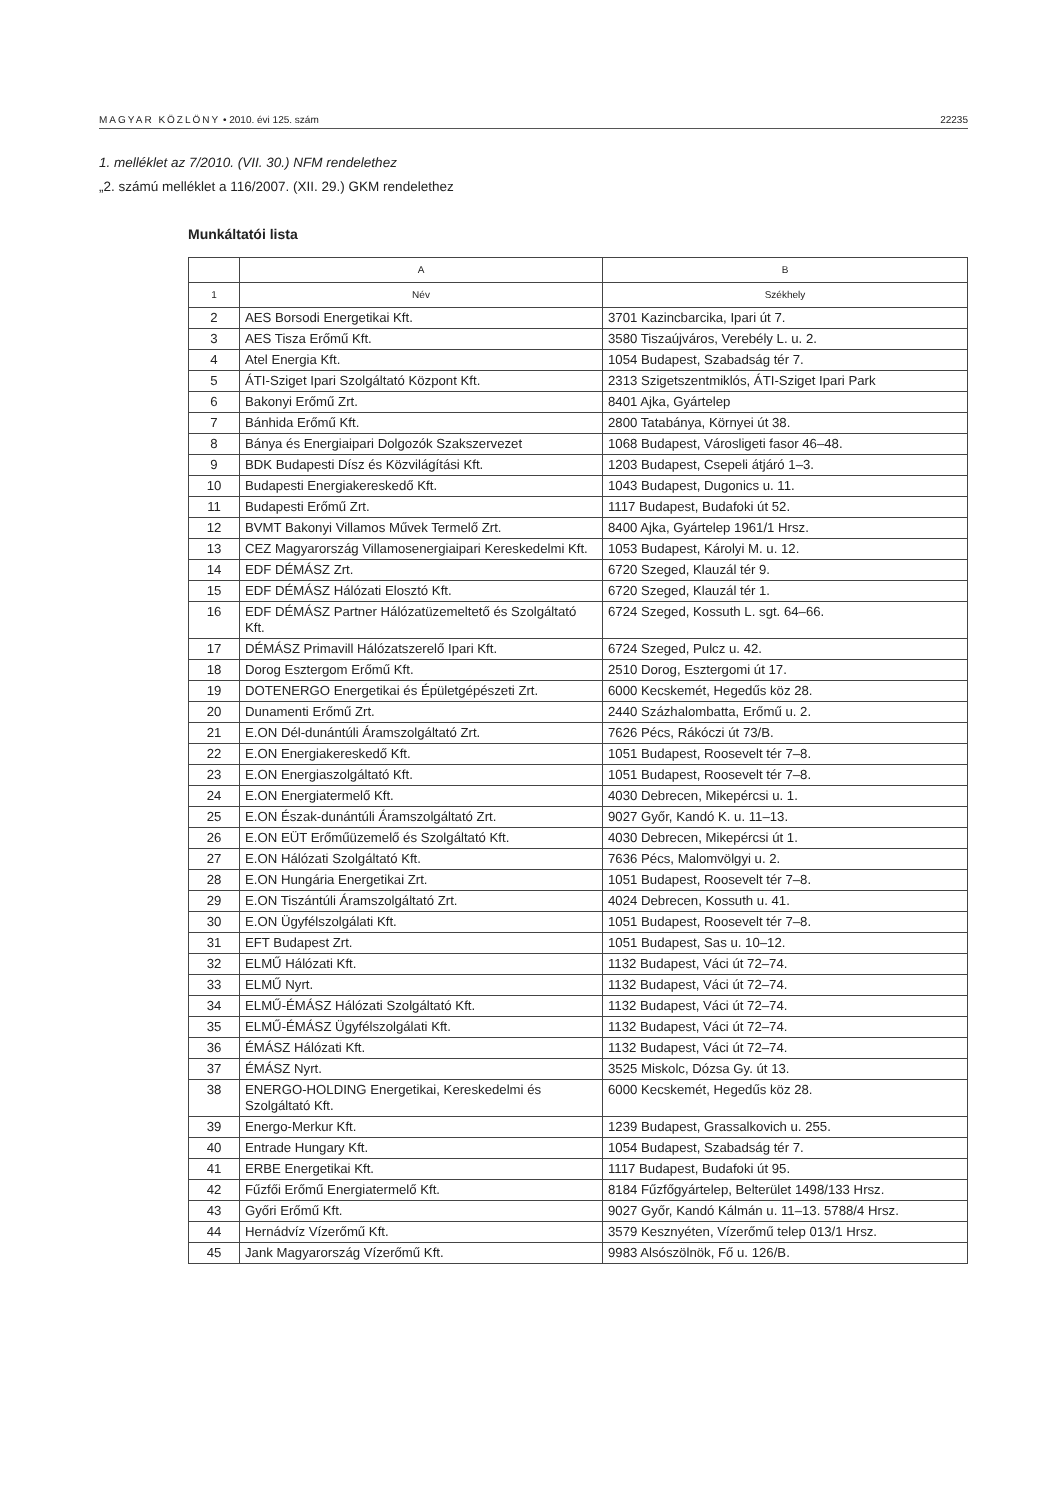MAGYAR KÖZLÖNY • 2010. évi 125. szám 22235
1. melléklet az 7/2010. (VII. 30.) NFM rendelethez
„2. számú melléklet a 116/2007. (XII. 29.) GKM rendelethez
Munkáltatói lista
| | A | B |
| --- | --- | --- |
| 1 | Név | Székhely |
| 2 | AES Borsodi Energetikai Kft. | 3701 Kazincbarcika, Ipari út 7. |
| 3 | AES Tisza Erőmű Kft. | 3580 Tiszaújváros, Verebély L. u. 2. |
| 4 | Atel Energia Kft. | 1054 Budapest, Szabadság tér 7. |
| 5 | ÁTI-Sziget Ipari Szolgáltató Központ Kft. | 2313 Szigetszentmiklós, ÁTI-Sziget Ipari Park |
| 6 | Bakonyi Erőmű Zrt. | 8401 Ajka, Gyártelep |
| 7 | Bánhida Erőmű Kft. | 2800 Tatabánya, Környei út 38. |
| 8 | Bánya és Energiaipari Dolgozók Szakszervezet | 1068 Budapest, Városligeti fasor 46–48. |
| 9 | BDK Budapesti Dísz és Közvilágítási Kft. | 1203 Budapest, Csepeli átjáró 1–3. |
| 10 | Budapesti Energiakereskedő Kft. | 1043 Budapest, Dugonics u. 11. |
| 11 | Budapesti Erőmű Zrt. | 1117 Budapest, Budafoki út 52. |
| 12 | BVMT Bakonyi Villamos Művek Termelő Zrt. | 8400 Ajka, Gyártelep 1961/1 Hrsz. |
| 13 | CEZ Magyarország Villamosenergiaipari Kereskedelmi Kft. | 1053 Budapest, Károlyi M. u. 12. |
| 14 | EDF DÉMÁSZ Zrt. | 6720 Szeged, Klauzál tér 9. |
| 15 | EDF DÉMÁSZ Hálózati Elosztó Kft. | 6720 Szeged, Klauzál tér 1. |
| 16 | EDF DÉMÁSZ Partner Hálózatüzemeltető és Szolgáltató Kft. | 6724 Szeged, Kossuth L. sgt. 64–66. |
| 17 | DÉMÁSZ Primavill Hálózatszerelő Ipari Kft. | 6724 Szeged, Pulcz u. 42. |
| 18 | Dorog Esztergom Erőmű Kft. | 2510 Dorog, Esztergomi út 17. |
| 19 | DOTENERGO Energetikai és Épületgépészeti Zrt. | 6000 Kecskemét, Hegedűs köz 28. |
| 20 | Dunamenti Erőmű Zrt. | 2440 Százhalombatta, Erőmű u. 2. |
| 21 | E.ON Dél-dunántúli Áramszolgáltató Zrt. | 7626 Pécs, Rákóczi út 73/B. |
| 22 | E.ON Energiakereskedő Kft. | 1051 Budapest, Roosevelt tér 7–8. |
| 23 | E.ON Energiaszolgáltató Kft. | 1051 Budapest, Roosevelt tér 7–8. |
| 24 | E.ON Energiatermelő Kft. | 4030 Debrecen, Mikepércsi u. 1. |
| 25 | E.ON Észak-dunántúli Áramszolgáltató Zrt. | 9027 Győr, Kandó K. u. 11–13. |
| 26 | E.ON EÜT Erőműüzemelő és Szolgáltató Kft. | 4030 Debrecen, Mikepércsi út 1. |
| 27 | E.ON Hálózati Szolgáltató Kft. | 7636 Pécs, Malomvölgyi u. 2. |
| 28 | E.ON Hungária Energetikai Zrt. | 1051 Budapest, Roosevelt tér 7–8. |
| 29 | E.ON Tiszántúli Áramszolgáltató Zrt. | 4024 Debrecen, Kossuth u. 41. |
| 30 | E.ON Ügyfélszolgálati Kft. | 1051 Budapest, Roosevelt tér 7–8. |
| 31 | EFT Budapest Zrt. | 1051 Budapest, Sas u. 10–12. |
| 32 | ELMŰ Hálózati Kft. | 1132 Budapest, Váci út 72–74. |
| 33 | ELMŰ Nyrt. | 1132 Budapest, Váci út 72–74. |
| 34 | ELMŰ-ÉMÁSZ Hálózati Szolgáltató Kft. | 1132 Budapest, Váci út 72–74. |
| 35 | ELMŰ-ÉMÁSZ Ügyfélszolgálati Kft. | 1132 Budapest, Váci út 72–74. |
| 36 | ÉMÁSZ Hálózati Kft. | 1132 Budapest, Váci út 72–74. |
| 37 | ÉMÁSZ Nyrt. | 3525 Miskolc, Dózsa Gy. út 13. |
| 38 | ENERGO-HOLDING Energetikai, Kereskedelmi és Szolgáltató Kft. | 6000 Kecskemét, Hegedűs köz 28. |
| 39 | Energo-Merkur Kft. | 1239 Budapest, Grassalkovich u. 255. |
| 40 | Entrade Hungary Kft. | 1054 Budapest, Szabadság tér 7. |
| 41 | ERBE Energetikai Kft. | 1117 Budapest, Budafoki út 95. |
| 42 | Fűzfői Erőmű Energiatermelő Kft. | 8184 Fűzfőgyártelep, Belterület 1498/133 Hrsz. |
| 43 | Győri Erőmű Kft. | 9027 Győr, Kandó Kálmán u. 11–13. 5788/4 Hrsz. |
| 44 | Hernádvíz Vízerőmű Kft. | 3579 Kesznyéten, Vízerőmű telep 013/1 Hrsz. |
| 45 | Jank Magyarország Vízerőmű Kft. | 9983 Alsószölnök, Fő u. 126/B. |